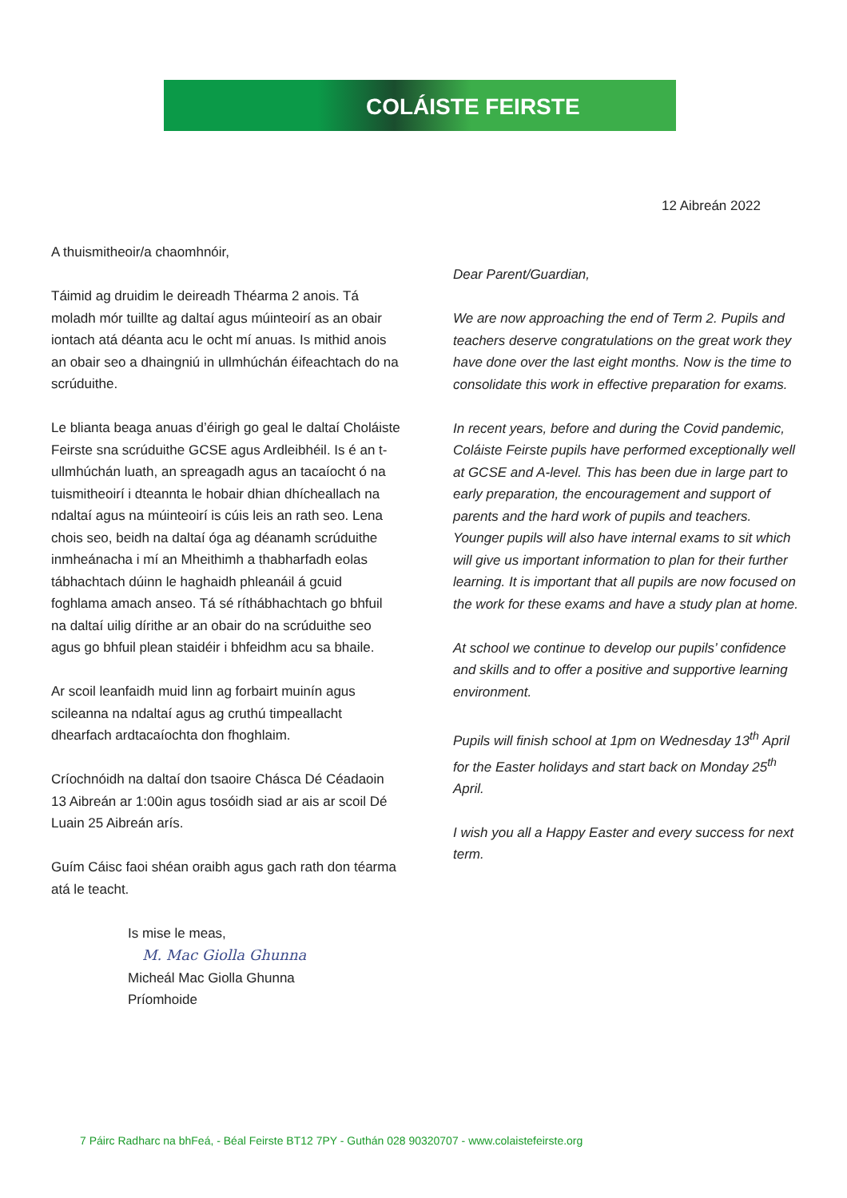COLÁISTE FEIRSTE
12 Aibreán 2022
A thuismitheoir/a chaomhnóir,
Táimid ag druidim le deireadh Théarma 2 anois. Tá moladh mór tuillte ag daltaí agus múinteoirí as an obair iontach atá déanta acu le ocht mí anuas. Is mithid anois an obair seo a dhaingniú in ullmhúchán éifeachtach do na scrúduithe.
Le blianta beaga anuas d’éirigh go geal le daltaí Choláiste Feirste sna scrúduithe GCSE agus Ardleibhéil. Is é an t-ullmhúchán luath, an spreagadh agus an tacaíocht ó na tuismitheoirí i dteannta le hobair dhian dhícheallach na ndaltaí agus na múinteoirí is cúis leis an rath seo. Lena chois seo, beidh na daltaí óga ag déanamh scrúduithe inmheánacha i mí an Mheithimh a thabharfadh eolas tábhachtach dúinn le haghaidh phleanáil á gcuid foghlama amach anseo. Tá sé ríthábhachtach go bhfuil na daltaí uilig dírithe ar an obair do na scrúduithe seo agus go bhfuil plean staidéir i bhfeidhm acu sa bhaile.
Ar scoil leanfaidh muid linn ag forbairt muinín agus scileanna na ndaltaí agus ag cruthú timpeallacht dhearfach ardtacaíochta don fhoghlaim.
Críochnóidh na daltaí don tsaoire Chásca Dé Céadaoin 13 Aibreán ar 1:00in agus tosóidh siad ar ais ar scoil Dé Luain 25 Aibreán arís.
Guím Cáisc faoi shéan oraibh agus gach rath don téarma atá le teacht.
Is mise le meas,
M. Mac Giolla Ghunna
Micheál Mac Giolla Ghunna
Príomhoide
Dear Parent/Guardian,
We are now approaching the end of Term 2. Pupils and teachers deserve congratulations on the great work they have done over the last eight months. Now is the time to consolidate this work in effective preparation for exams.
In recent years, before and during the Covid pandemic, Coláiste Feirste pupils have performed exceptionally well at GCSE and A-level. This has been due in large part to early preparation, the encouragement and support of parents and the hard work of pupils and teachers. Younger pupils will also have internal exams to sit which will give us important information to plan for their further learning. It is important that all pupils are now focused on the work for these exams and have a study plan at home.
At school we continue to develop our pupils’ confidence and skills and to offer a positive and supportive learning environment.
Pupils will finish school at 1pm on Wednesday 13<sup>th</sup> April for the Easter holidays and start back on Monday 25<sup>th</sup> April.
I wish you all a Happy Easter and every success for next term.
7 Páirc Radharc na bhFeá, - Béal Feirste BT12 7PY - Guthán 028 90320707 - www.colaistefeirste.org